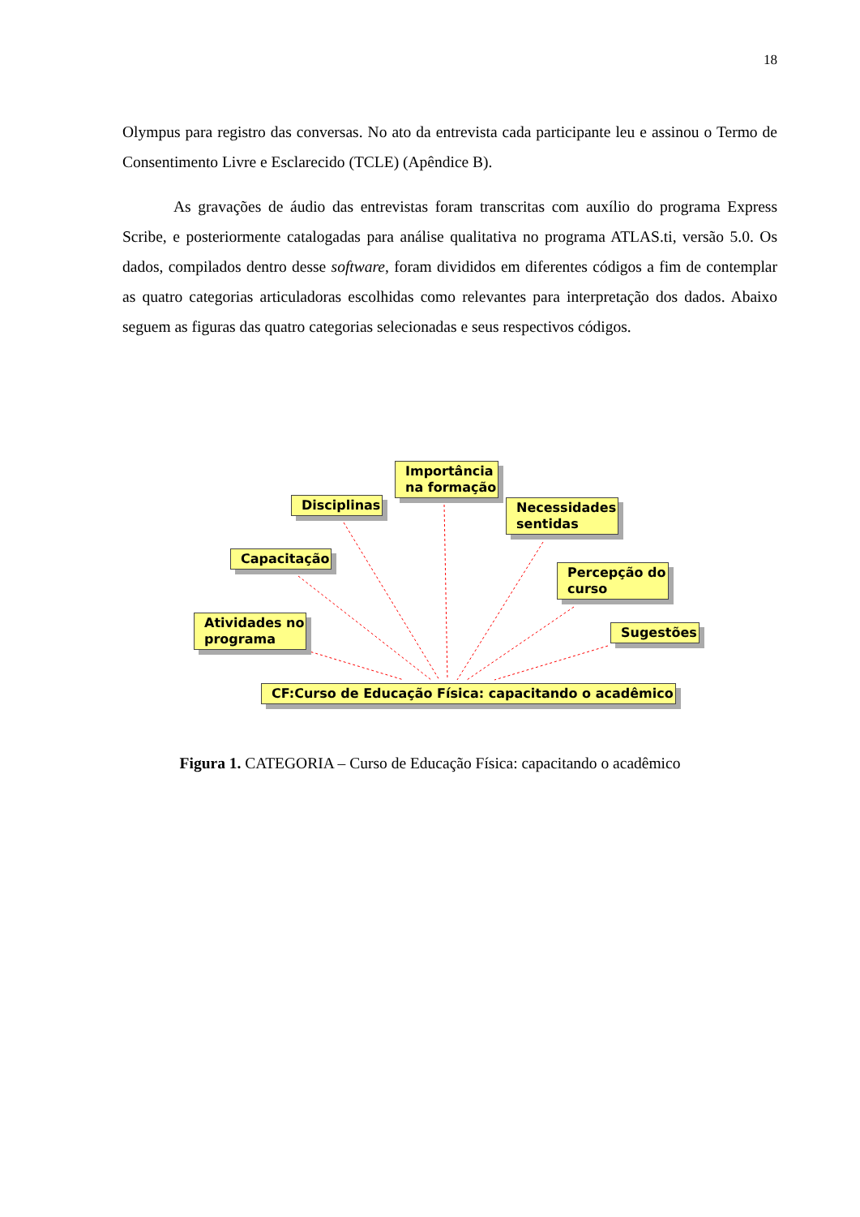18
Olympus para registro das conversas. No ato da entrevista cada participante leu e assinou o Termo de Consentimento Livre e Esclarecido (TCLE) (Apêndice B).
As gravações de áudio das entrevistas foram transcritas com auxílio do programa Express Scribe, e posteriormente catalogadas para análise qualitativa no programa ATLAS.ti, versão 5.0. Os dados, compilados dentro desse software, foram divididos em diferentes códigos a fim de contemplar as quatro categorias articuladoras escolhidas como relevantes para interpretação dos dados. Abaixo seguem as figuras das quatro categorias selecionadas e seus respectivos códigos.
Importância
na formação
Disciplinas
Necessidades
sentidas
Capacitação
Percepção do
curso
Atividades no
programa
Sugestões
CF:Curso de Educação Física: capacitando o acadêmico
Figura 1. CATEGORIA – Curso de Educação Física: capacitando o acadêmico